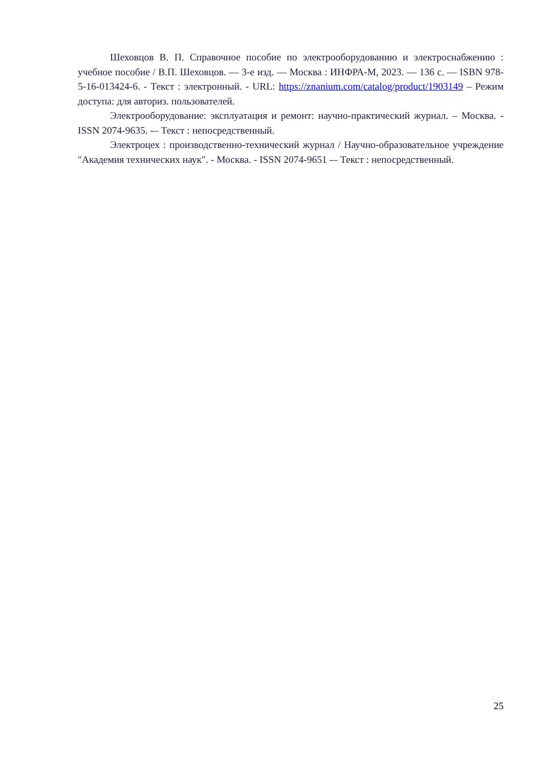Шеховцов В. П. Справочное пособие по электрооборудованию и электроснабжению : учебное пособие / В.П. Шеховцов. — 3-е изд. — Москва : ИНФРА-М, 2023. — 136 с. — ISBN 978-5-16-013424-6. - Текст : электронный. - URL: https://znanium.com/catalog/product/1903149 – Режим доступа: для авториз. пользователей.
Электрооборудование: эксплуатация и ремонт: научно-практический журнал. – Москва. - ISSN 2074-9635. -– Текст : непосредственный.
Электроцех : производственно-технический журнал / Научно-образовательное учреждение "Академия технических наук". - Москва. - ISSN 2074-9651 -– Текст : непосредственный.
25